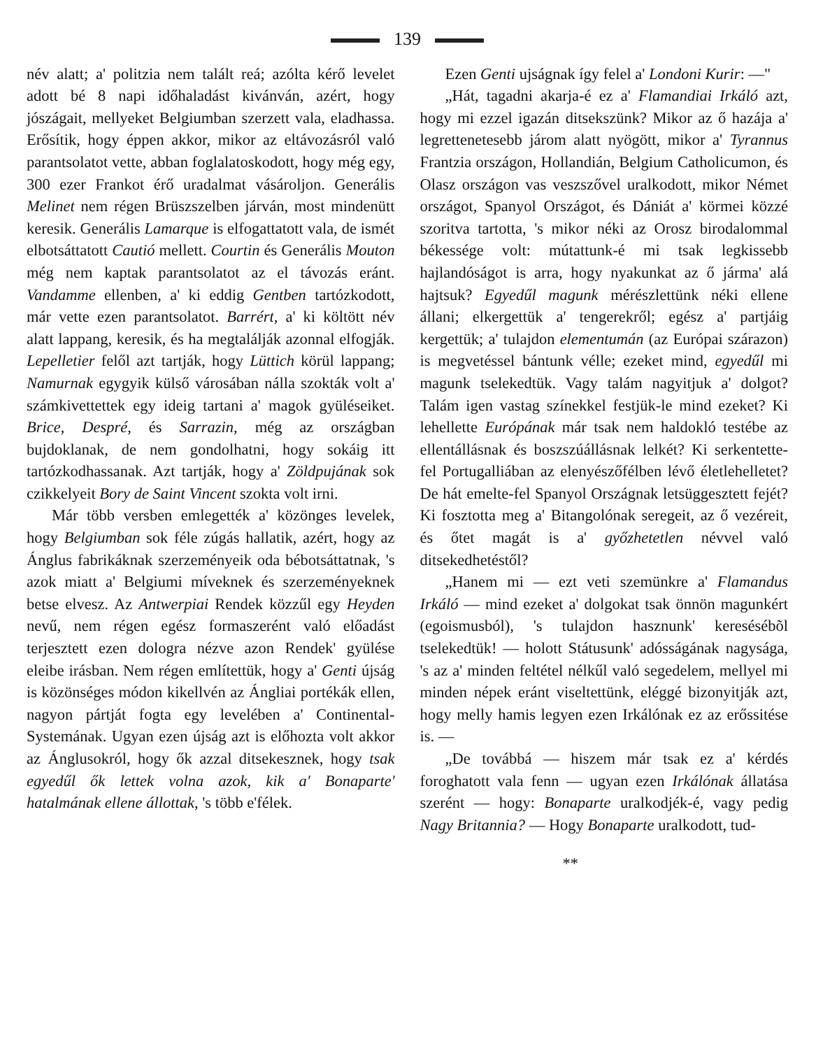139
név alatt; a' politzia nem talált reá; azólta kérő levelet adott bé 8 napi időhaladást kivánván, azért, hogy jószágait, mellyeket Belgiumban szerzett vala, eladhassa. Erősítik, hogy éppen akkor, mikor az eltávozásról való parantsolatot vette, abban foglalatoskodott, hogy még egy, 300 ezer Frankot érő uradalmat vásároljon. Generális Melinet nem régen Brüszszelben járván, most mindenütt keresik. Generális Lamarque is elfogattatott vala, de ismét elbotsáttatott Cautió mellett. Courtin és Generális Mouton még nem kaptak parantsolatot az el távozás eránt. Vandamme ellenben, a' ki eddig Gentben tartózkodott, már vette ezen parantsolatot. Barrért, a' ki költött név alatt lappang, keresik, és ha megtalálják azonnal elfogják. Lepelletier felől azt tartják, hogy Lüttich körül lappang; Namurnak egygyik külső városában nálla szokták volt a' számkivettettek egy ideig tartani a' magok gyüléseiket. Brice, Despré, és Sarrazin, még az országban bujdoklanak, de nem gondolhatni, hogy sokáig itt tartózkodhassanak. Azt tartják, hogy a' Zöldpujának sok czikkelyeit Bory de Saint Vincent szokta volt irni.
Már több versben emlegették a' közönges levelek, hogy Belgiumban sok féle zúgás hallatik, azért, hogy az Ánglus fabrikáknak szerzeményeik oda bébotsáttatnak, 's azok miatt a' Belgiumi míveknek és szerzeményeknek betse elvesz. Az Antwerpiai Rendek közzűl egy Heyden nevű, nem régen egész formaszerént való előadást terjesztett ezen dologra nézve azon Rendek' gyülése eleibe irásban. Nem régen említettük, hogy a' Genti újság is közönséges módon kikellvén az Ángliai portékák ellen, nagyon pártját fogta egy levelében a' Continental-Systemának. Ugyan ezen újság azt is előhozta volt akkor az Ánglusokról, hogy ők azzal ditsekesznek, hogy tsak egyedűl ők lettek volna azok, kik a' Bonaparte' hatalmának ellene állottak, 's több e'félek.
Ezen Genti ujságnak így felel a' Londoni Kurir: —"
„Hát, tagadni akarja-é ez a' Flamandiai Irkáló azt, hogy mi ezzel igazán ditsekszünk? Mikor az ő hazája a' legrettenetesebb járom alatt nyögött, mikor a' Tyrannus Frantzia országon, Hollandián, Belgium Catholicumon, és Olasz országon vas veszszővel uralkodott, mikor Német országot, Spanyol Országot, és Dániát a' körmei közzé szoritva tartotta, 's mikor néki az Orosz birodalommal békessége volt: mútattunk-é mi tsak legkissebb hajlandóságot is arra, hogy nyakunkat az ő járma' alá hajtsuk? Egyedűl magunk mérészlettünk néki ellene állani; elkergettük a' tengerekről; egész a' partjáig kergettük; a' tulajdon elementumán (az Európai szárazon) is megvetéssel bántunk vélle; ezeket mind, egyedűl mi magunk tselekedtük. Vagy talám nagyitjuk a' dolgot? Talám igen vastag színekkel festjük-le mind ezeket? Ki lehellette Európának már tsak nem haldokló testébe az ellentállásnak és boszszúállásnak lelkét? Ki serkentette-fel Portugalliában az elenyészőfélben lévő életlehelletet? De hát emelte-fel Spanyol Országnak letsüggesztett fejét? Ki fosztotta meg a' Bitangolónak seregeit, az ő vezéreit, és őtet magát is a' győzhetetlen névvel való ditsekedhetéstől?
„Hanem mi — ezt veti szemünkre a' Flamandus Irkáló — mind ezeket a' dolgokat tsak önnön magunkért (egoismusból), 's tulajdon hasznunk' keresésébõl tselekedtük! — holott Státusunk' adósságának nagysága, 's az a' minden feltétel nélkűl való segedelem, mellyel mi minden népek eránt viseltettünk, eléggé bizonyitják azt, hogy melly hamis legyen ezen Irkálónak ez az erőssitése is. —
„De továbbá — hiszem már tsak ez a' kérdés foroghatott vala fenn — ugyan ezen Irkálónak állatása szerént — hogy: Bonaparte uralkodjék-é, vagy pedig Nagy Britannia? — Hogy Bonaparte uralkodott, tud-
**